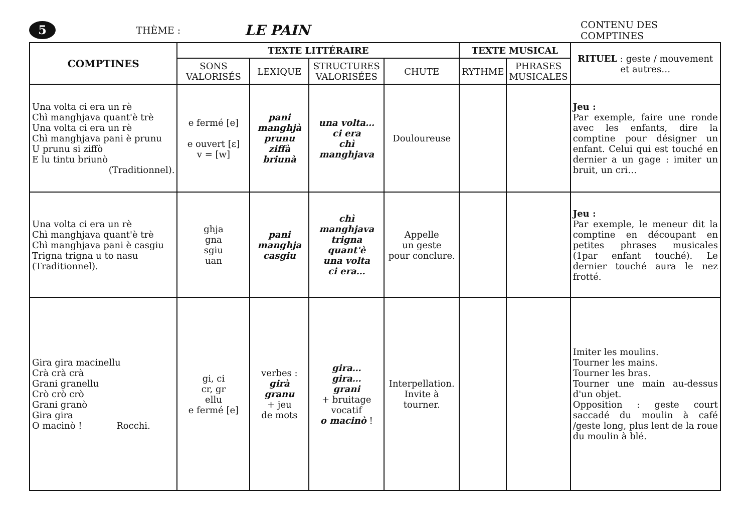5
THÈME :
LE PAIN
CONTENU DES COMPTINES
| COMPTINES | TEXTE LITTÉRAIRE | | | | TEXTE MUSICAL | | RITUEL : geste / mouvement et autres… |
| --- | --- | --- | --- | --- | --- | --- | --- |
| | SONS VALORISÉS | LEXIQUE | STRUCTURES VALORISÉES | CHUTE | RYTHME | PHRASES MUSICALES | |
| Una volta ci era un rè Chì manghjava quant'è trè Una volta ci era un rè Chì manghjava pani è prunu U prunu si ziffò E lu tintu briunò (Traditionnel). | e fermé [e] e ouvert [ɛ] v = [w] | pani manghjà prunu ziffà briunà | una volta… ci era chì manghjava | Douloureuse | | | Jeu : Par exemple, faire une ronde avec les enfants, dire la comptine pour désigner un enfant. Celui qui est touché en dernier a un gage : imiter un bruit, un cri… |
| Una volta ci era un rè Chì manghjava quant'è trè Chì manghjava pani è casgiu Trigna trigna u to nasu (Traditionnel). | ghja gna sgiu uan | pani manghja casgiu | chì manghjava trigna quant'è una volta ci era… | Appelle un geste pour conclure. | | | Jeu : Par exemple, le meneur dit la comptine en découpant en petites phrases musicales (1par enfant touché). Le dernier touché aura le nez frotté. |
| Gira gira macinellu Crà crà crà Grani granellu Crò crò crò Grani granò Gira gira O macinò ! Rocchi. | gi, ci cr, gr ellu e fermé [e] | verbes : girà granu + jeu de mots | gira… gira… grani + bruitage vocatif o macinò ! | Interpellation. Invite à tourner. | | | Imiter les moulins. Tourner les mains. Tourner les bras. Tourner une main au-dessus d'un objet. Opposition : geste court saccadé du moulin à café /geste long, plus lent de la roue du moulin à blé. |